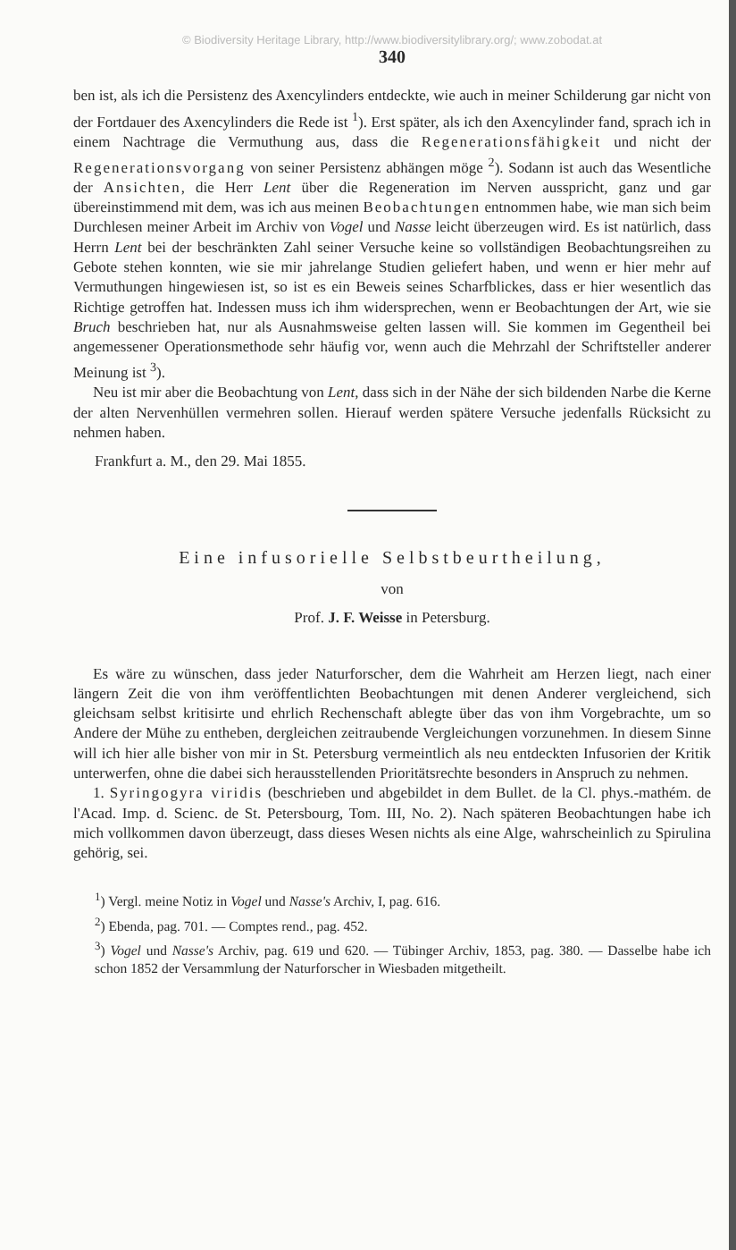© Biodiversity Heritage Library, http://www.biodiversitylibrary.org/; www.zobodat.at
340
ben ist, als ich die Persistenz des Axencylinders entdeckte, wie auch in meiner Schilderung gar nicht von der Fortdauer des Axencylinders die Rede ist <sup>1</sup>). Erst später, als ich den Axencylinder fand, sprach ich in einem Nachtrage die Vermuthung aus, dass die Regenerationsfähigkeit und nicht der Regenerationsvorgang von seiner Persistenz abhängen möge <sup>2</sup>). Sodann ist auch das Wesentliche der Ansichten, die Herr Lent über die Regeneration im Nerven ausspricht, ganz und gar übereinstimmend mit dem, was ich aus meinen Beobachtungen entnommen habe, wie man sich beim Durchlesen meiner Arbeit im Archiv von Vogel und Nasse leicht überzeugen wird. Es ist natürlich, dass Herrn Lent bei der beschränkten Zahl seiner Versuche keine so vollständigen Beobachtungsreihen zu Gebote stehen konnten, wie sie mir jahrelange Studien geliefert haben, und wenn er hier mehr auf Vermuthungen hingewiesen ist, so ist es ein Beweis seines Scharfblickes, dass er hier wesentlich das Richtige getroffen hat. Indessen muss ich ihm widersprechen, wenn er Beobachtungen der Art, wie sie Bruch beschrieben hat, nur als Ausnahmsweise gelten lassen will. Sie kommen im Gegentheil bei angemessener Operationsmethode sehr häufig vor, wenn auch die Mehrzahl der Schriftsteller anderer Meinung ist <sup>3</sup>).
Neu ist mir aber die Beobachtung von Lent, dass sich in der Nähe der sich bildenden Narbe die Kerne der alten Nervenhüllen vermehren sollen. Hierauf werden spätere Versuche jedenfalls Rücksicht zu nehmen haben.
Frankfurt a. M., den 29. Mai 1855.
Eine infusorielle Selbstbeurtheilung,
von
Prof. J. F. Weisse in Petersburg.
Es wäre zu wünschen, dass jeder Naturforscher, dem die Wahrheit am Herzen liegt, nach einer längern Zeit die von ihm veröffentlichten Beobachtungen mit denen Anderer vergleichend, sich gleichsam selbst kritisirte und ehrlich Rechenschaft ablegte über das von ihm Vorgebrachte, um so Andere der Mühe zu entheben, dergleichen zeitraubende Vergleichungen vorzunehmen. In diesem Sinne will ich hier alle bisher von mir in St. Petersburg vermeintlich als neu entdeckten Infusorien der Kritik unterwerfen, ohne die dabei sich herausstellenden Prioritätsrechte besonders in Anspruch zu nehmen.
1. Syringogyra viridis (beschrieben und abgebildet in dem Bullet. de la Cl. phys.-mathém. de l'Acad. Imp. d. Scienc. de St. Petersbourg, Tom. III, No. 2). Nach späteren Beobachtungen habe ich mich vollkommen davon überzeugt, dass dieses Wesen nichts als eine Alge, wahrscheinlich zu Spirulina gehörig, sei.
<sup>1</sup>) Vergl. meine Notiz in Vogel und Nasse's Archiv, I, pag. 616.
<sup>2</sup>) Ebenda, pag. 701. — Comptes rend., pag. 452.
<sup>3</sup>) Vogel und Nasse's Archiv, pag. 619 und 620. — Tübinger Archiv, 1853, pag. 380. — Dasselbe habe ich schon 1852 der Versammlung der Naturforscher in Wiesbaden mitgetheilt.